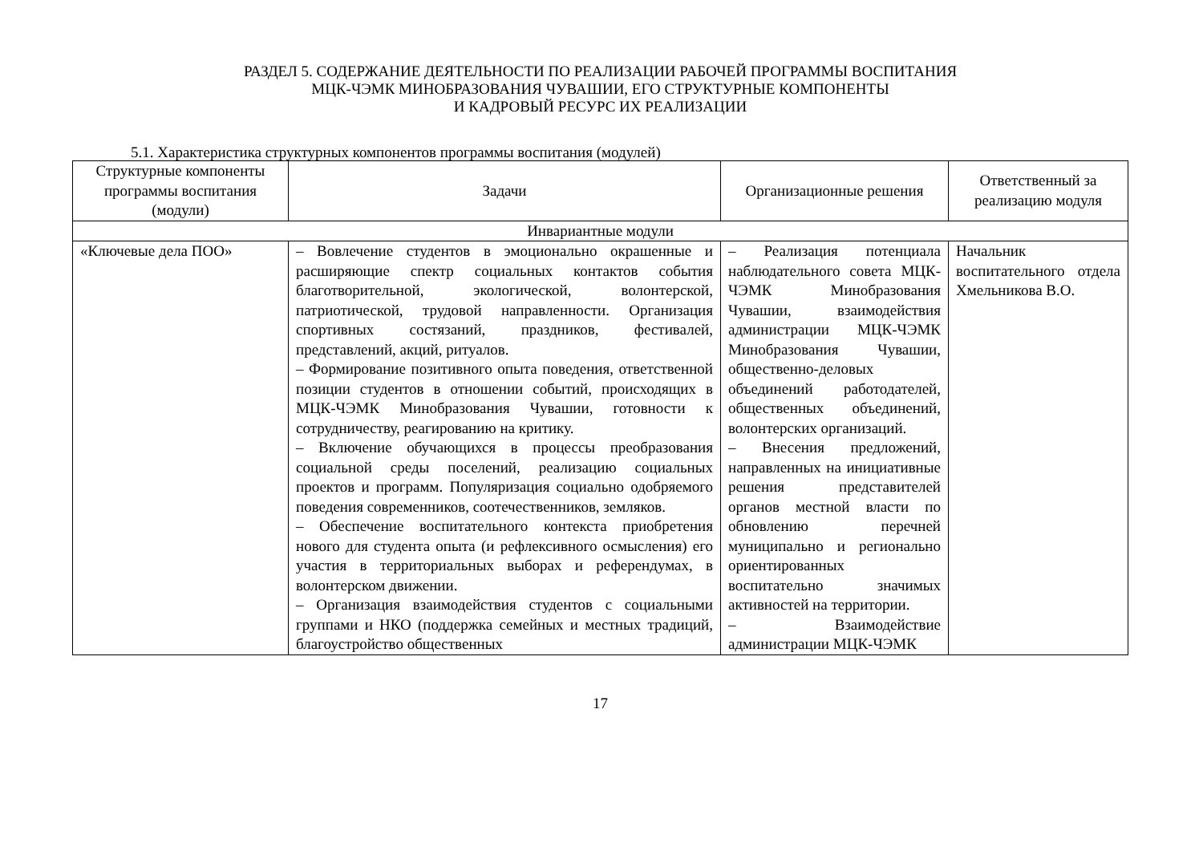РАЗДЕЛ 5. СОДЕРЖАНИЕ ДЕЯТЕЛЬНОСТИ ПО РЕАЛИЗАЦИИ РАБОЧЕЙ ПРОГРАММЫ ВОСПИТАНИЯ
МЦК-ЧЭМК МИНОБРАЗОВАНИЯ ЧУВАШИИ, ЕГО СТРУКТУРНЫЕ КОМПОНЕНТЫ
И КАДРОВЫЙ РЕСУРС ИХ РЕАЛИЗАЦИИ
5.1. Характеристика структурных компонентов программы воспитания (модулей)
| Структурные компоненты программы воспитания (модули) | Задачи | Организационные решения | Ответственный за реализацию модуля |
| --- | --- | --- | --- |
| Инвариантные модули | | | |
| «Ключевые дела ПОО» | – Вовлечение студентов в эмоционально окрашенные и расширяющие спектр социальных контактов события благотворительной, экологической, волонтерской, патриотической, трудовой направленности. Организация спортивных состязаний, праздников, фестивалей, представлений, акций, ритуалов. – Формирование позитивного опыта поведения, ответственной позиции студентов в отношении событий, происходящих в МЦК-ЧЭМК Минобразования Чувашии, готовности к сотрудничеству, реагированию на критику. – Включение обучающихся в процессы преобразования социальной среды поселений, реализацию социальных проектов и программ. Популяризация социально одобряемого поведения современников, соотечественников, земляков. – Обеспечение воспитательного контекста приобретения нового для студента опыта (и рефлексивного осмысления) его участия в территориальных выборах и референдумах, в волонтерском движении. – Организация взаимодействия студентов с социальными группами и НКО (поддержка семейных и местных традиций, благоустройство общественных | – Реализация потенциала наблюдательного совета МЦК-ЧЭМК Минобразования Чувашии, взаимодействия администрации МЦК-ЧЭМК Минобразования Чувашии, общественно-деловых объединений работодателей, общественных объединений, волонтерских организаций. – Внесения предложений, направленных на инициативные решения представителей органов местной власти по обновлению перечней муниципально и регионально ориентированных воспитательно значимых активностей на территории. – Взаимодействие администрации МЦК-ЧЭМК | Начальник воспитательного отдела Хмельникова В.О. |
17